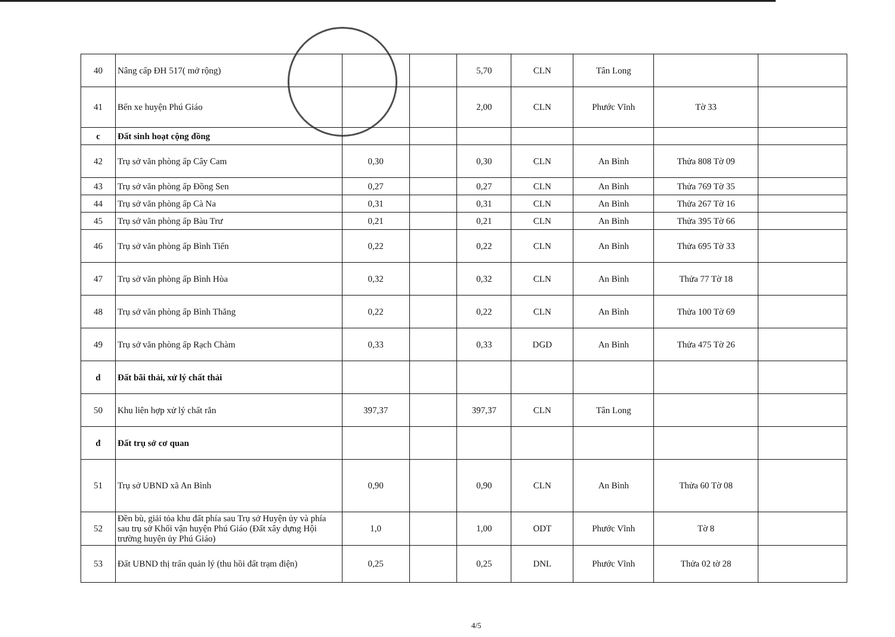| 40 | Nâng cấp ĐH 517( mở rộng) | | | 5,70 | CLN | Tân Long | | |
| 41 | Bến xe huyện Phú Giáo | | | 2,00 | CLN | Phước Vĩnh | Tờ 33 | |
| c | Đất sinh hoạt cộng đồng | | | | | | | |
| 42 | Trụ sở văn phòng ấp Cây Cam | 0,30 | | 0,30 | CLN | An Bình | Thửa 808 Tờ 09 | |
| 43 | Trụ sở văn phòng ấp Đồng Sen | 0,27 | | 0,27 | CLN | An Bình | Thửa 769 Tờ 35 | |
| 44 | Trụ sở văn phòng ấp Cà Na | 0,31 | | 0,31 | CLN | An Bình | Thửa 267 Tờ 16 | |
| 45 | Trụ sở văn phòng ấp Bàu Trư | 0,21 | | 0,21 | CLN | An Bình | Thửa 395 Tờ 66 | |
| 46 | Trụ sở văn phòng ấp Bình Tiến | 0,22 | | 0,22 | CLN | An Bình | Thửa 695 Tờ 33 | |
| 47 | Trụ sở văn phòng ấp Bình Hòa | 0,32 | | 0,32 | CLN | An Bình | Thửa 77 Tờ 18 | |
| 48 | Trụ sở văn phòng ấp Bình Thắng | 0,22 | | 0,22 | CLN | An Bình | Thửa 100 Tờ 69 | |
| 49 | Trụ sở văn phòng ấp Rạch Chàm | 0,33 | | 0,33 | DGD | An Bình | Thửa 475 Tờ 26 | |
| d | Đất bãi thải, xử lý chất thải | | | | | | | |
| 50 | Khu liên hợp xử lý chất rắn | 397,37 | | 397,37 | CLN | Tân Long | | |
| đ | Đất trụ sở cơ quan | | | | | | | |
| 51 | Trụ sở UBND xã An Bình | 0,90 | | 0,90 | CLN | An Bình | Thửa 60 Tờ 08 | |
| 52 | Đền bù, giải tỏa khu đất phía sau Trụ sở Huyện ủy và phía sau trụ sở Khối vận huyện Phú Giáo (Đất xây dựng Hội trường huyện ủy Phú Giáo) | 1,0 | | 1,00 | ODT | Phước Vĩnh | Tờ 8 | |
| 53 | Đất UBND thị trấn quản lý (thu hồi đất trạm điện) | 0,25 | | 0,25 | DNL | Phước Vĩnh | Thửa 02 tờ 28 | |
4/5